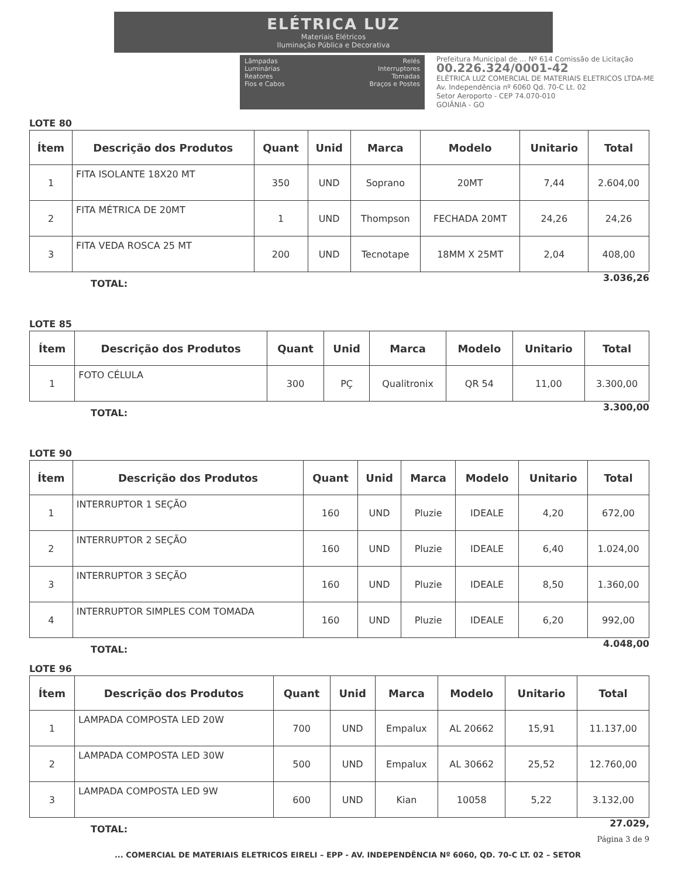ELÉTRICA LUZ
Materiais Elétricos
Iluminação Pública e Decorativa
Lâmpadas
Luminárias
Reatores
Fios e Cabos
Relés
Interruptores
Tomadas
Braços e Postes
Prefeitura Municipal de ... Nº 614 Comissão de Licitação
00.226.324/0001-42
ELÉTRICA LUZ COMERCIAL DE MATERIAIS ELETRICOS LTDA-ME
Av. Independência nº 6060 Qd. 70-C Lt. 02
Setor Aeroporto - CEP 74.070-010
GOIÂNIA - GO
LOTE 80
| Ítem | Descrição dos Produtos | Quant | Unid | Marca | Modelo | Unitario | Total |
| --- | --- | --- | --- | --- | --- | --- | --- |
| 1 | FITA ISOLANTE 18X20 MT | 350 | UND | Soprano | 20MT | 7,44 | 2.604,00 |
| 2 | FITA MÉTRICA DE 20MT | 1 | UND | Thompson | FECHADA 20MT | 24,26 | 24,26 |
| 3 | FITA VEDA ROSCA 25 MT | 200 | UND | Tecnotape | 18MM X 25MT | 2,04 | 408,00 |
TOTAL: 3.036,26
LOTE 85
| Ítem | Descrição dos Produtos | Quant | Unid | Marca | Modelo | Unitario | Total |
| --- | --- | --- | --- | --- | --- | --- | --- |
| 1 | FOTO CÉLULA | 300 | PÇ | Qualitronix | QR 54 | 11,00 | 3.300,00 |
TOTAL: 3.300,00
LOTE 90
| Ítem | Descrição dos Produtos | Quant | Unid | Marca | Modelo | Unitario | Total |
| --- | --- | --- | --- | --- | --- | --- | --- |
| 1 | INTERRUPTOR 1 SEÇÃO | 160 | UND | Pluzie | IDEALE | 4,20 | 672,00 |
| 2 | INTERRUPTOR 2 SEÇÃO | 160 | UND | Pluzie | IDEALE | 6,40 | 1.024,00 |
| 3 | INTERRUPTOR 3 SEÇÃO | 160 | UND | Pluzie | IDEALE | 8,50 | 1.360,00 |
| 4 | INTERRUPTOR SIMPLES COM TOMADA | 160 | UND | Pluzie | IDEALE | 6,20 | 992,00 |
TOTAL: 4.048,00
LOTE 96
| Ítem | Descrição dos Produtos | Quant | Unid | Marca | Modelo | Unitario | Total |
| --- | --- | --- | --- | --- | --- | --- | --- |
| 1 | LAMPADA COMPOSTA LED 20W | 700 | UND | Empalux | AL 20662 | 15,91 | 11.137,00 |
| 2 | LAMPADA COMPOSTA LED 30W | 500 | UND | Empalux | AL 30662 | 25,52 | 12.760,00 |
| 3 | LAMPADA COMPOSTA LED 9W | 600 | UND | Kian | 10058 | 5,22 | 3.132,00 |
TOTAL: 27.029,
Página 3 de 9
... COMERCIAL DE MATERIAIS ELETRICOS EIRELI – EPP - AV. INDEPENDÊNCIA Nº 6060, QD. 70-C LT. 02 – SETOR